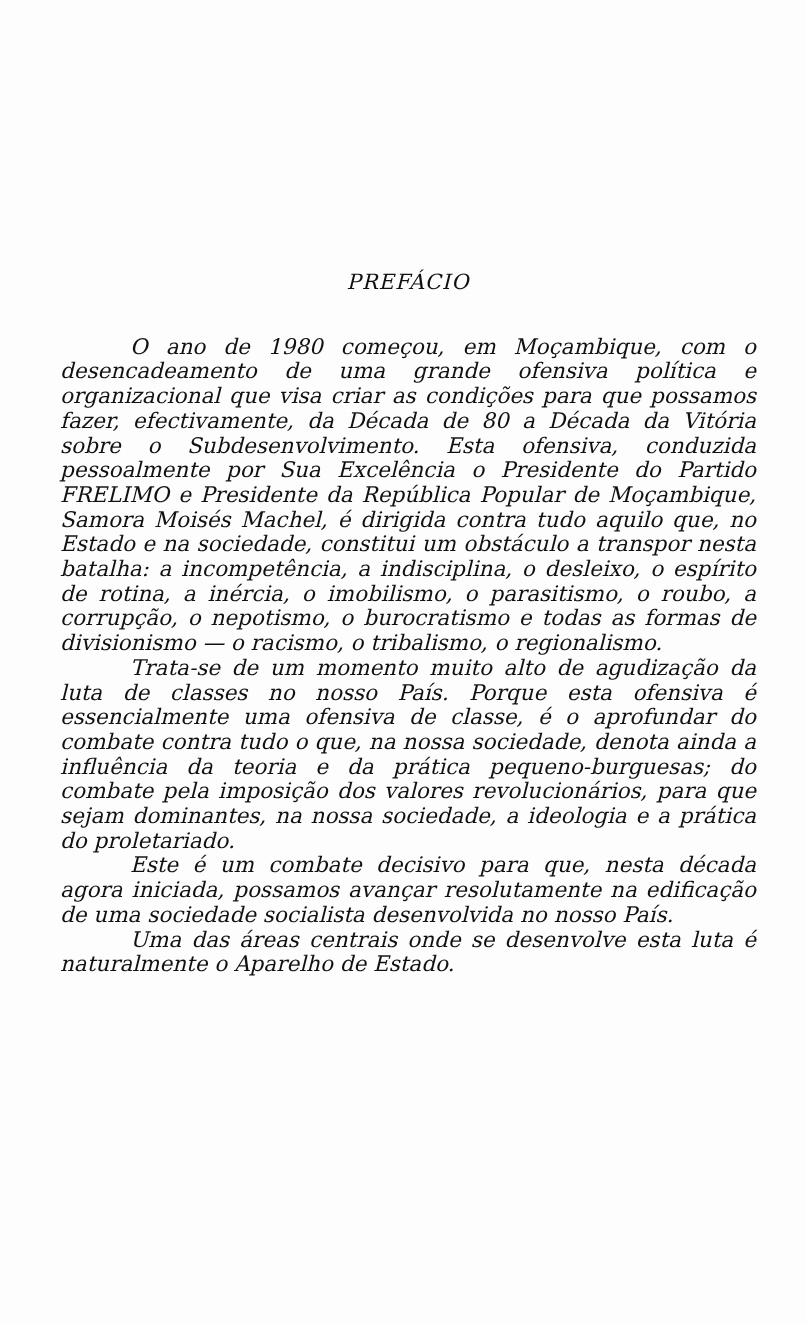PREFÁCIO
O ano de 1980 começou, em Moçambique, com o desencadeamento de uma grande ofensiva política e organizacional que visa criar as condições para que possamos fazer, efectivamente, da Década de 80 a Década da Vitória sobre o Subdesenvolvimento. Esta ofensiva, conduzida pessoalmente por Sua Excelência o Presidente do Partido FRELIMO e Presidente da República Popular de Moçambique, Samora Moisés Machel, é dirigida contra tudo aquilo que, no Estado e na sociedade, constitui um obstáculo a transpor nesta batalha: a incompetência, a indisciplina, o desleixo, o espírito de rotina, a inércia, o imobilismo, o parasitismo, o roubo, a corrupção, o nepotismo, o burocratismo e todas as formas de divisionismo — o racismo, o tribalismo, o regionalismo.
Trata-se de um momento muito alto de agudização da luta de classes no nosso País. Porque esta ofensiva é essencialmente uma ofensiva de classe, é o aprofundar do combate contra tudo o que, na nossa sociedade, denota ainda a influência da teoria e da prática pequeno-burguesas; do combate pela imposição dos valores revolucionários, para que sejam dominantes, na nossa sociedade, a ideologia e a prática do proletariado.
Este é um combate decisivo para que, nesta década agora iniciada, possamos avançar resolutamente na edificação de uma sociedade socialista desenvolvida no nosso País.
Uma das áreas centrais onde se desenvolve esta luta é naturalmente o Aparelho de Estado.